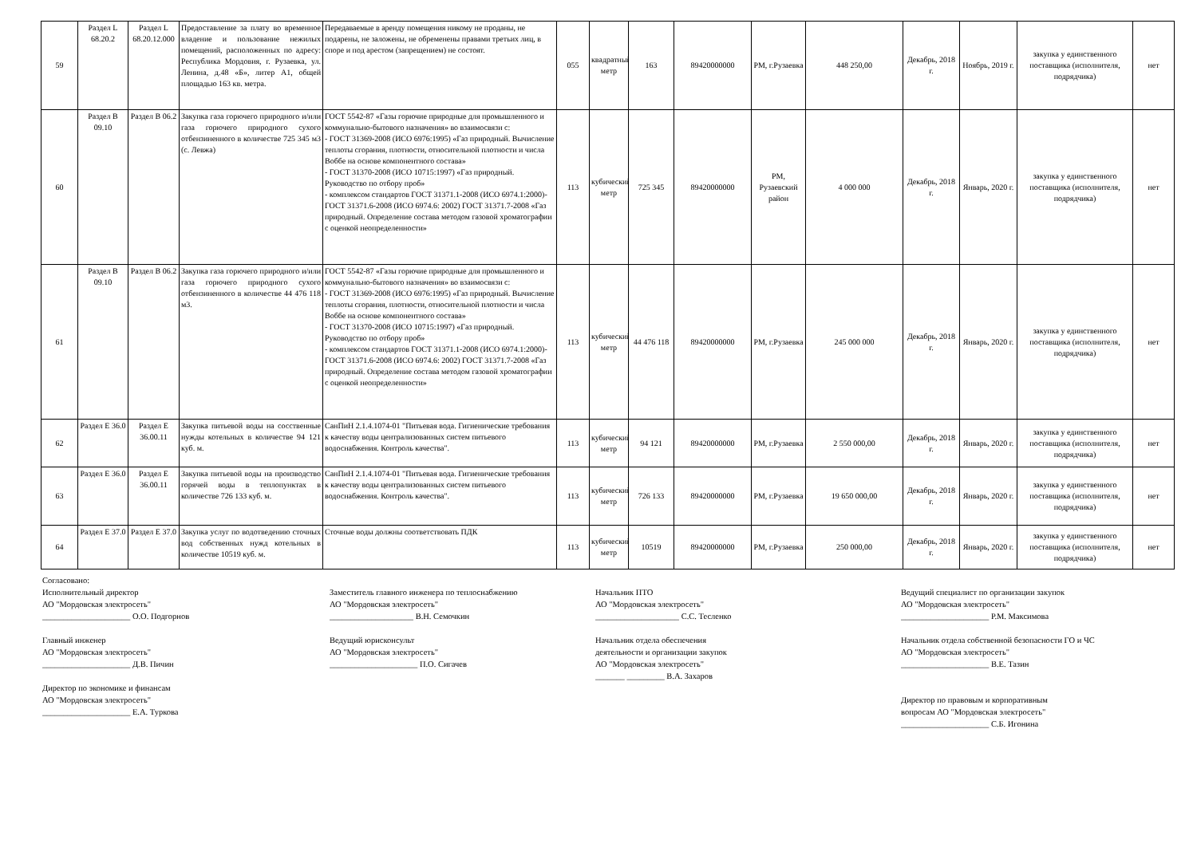| 59 | Раздел L 68.20.2 | Раздел L 68.20.12.000 | Предоставление за плату во временное владение и пользование нежилых помещений, расположенных по адресу: Республика Мордовия, г. Рузаевка, ул. Ленина, д.48 «Б», литер А1, общей площадью 163 кв. метра. | Передаваемые в аренду помещения никому не проданы, не подарены, не заложены, не обременены правами третьих лиц, в споре и под арестом (запрещением) не состоят. | 055 | квадратный метр | 163 | 89420000000 | РМ, г.Рузаевка | 448 250,00 | Декабрь, 2018 г. | Ноябрь, 2019 г. | закупка у единственного поставщика (исполнителя, подрядчика) | нет |
| 60 | Раздел В 09.10 | Раздел В 06.2 | Закупка газа горючего природного и/или газа горючего природного сухого отбензиненного в количестве 725 345 м3 (с. Левжа) | ГОСТ 5542-87 «Газы горючие природные для промышленного и коммунально-бытового назначения» во взаимосвязи с: - ГОСТ 31369-2008 (ИСО 6976:1995) «Газ природный. Вычисление теплоты сгорания, плотности, относительной плотности и числа Воббе на основе компонентного состава» - ГОСТ 31370-2008 (ИСО 10715:1997) «Газ природный. Руководство по отбору проб» - комплексом стандартов ГОСТ 31371.1-2008 (ИСО 6974.1:2000)-ГОСТ 31371.6-2008 (ИСО 6974.6: 2002) ГОСТ 31371.7-2008 «Газ природный. Определение состава методом газовой хроматографии с оценкой неопределенности» | 113 | кубический метр | 725 345 | 89420000000 | РМ, Рузаевский район | 4 000 000 | Декабрь, 2018 г. | Январь, 2020 г. | закупка у единственного поставщика (исполнителя, подрядчика) | нет |
| 61 | Раздел В 09.10 | Раздел В 06.2 | Закупка газа горючего природного и/или газа горючего природного сухого отбензиненного в количестве 44 476 118 м3. | ГОСТ 5542-87 «Газы горючие природные для промышленного и коммунально-бытового назначения» во взаимосвязи с: - ГОСТ 31369-2008 (ИСО 6976:1995) «Газ природный. Вычисление теплоты сгорания, плотности, относительной плотности и числа Воббе на основе компонентного состава» - ГОСТ 31370-2008 (ИСО 10715:1997) «Газ природный. Руководство по отбору проб» - комплексом стандартов ГОСТ 31371.1-2008 (ИСО 6974.1:2000)-ГОСТ 31371.6-2008 (ИСО 6974.6: 2002) ГОСТ 31371.7-2008 «Газ природный. Определение состава методом газовой хроматографии с оценкой неопределенности» | 113 | кубический метр | 44 476 118 | 89420000000 | РМ, г.Рузаевка | 245 000 000 | Декабрь, 2018 г. | Январь, 2020 г. | закупка у единственного поставщика (исполнителя, подрядчика) | нет |
| 62 | Раздел Е 36.0 | Раздел Е 36.00.11 | Закупка питьевой воды на сосственные нужды котельных в количестве 94 121 куб. м. | СанПиН 2.1.4.1074-01 "Питьевая вода. Гигиенические требования к качеству воды централизованных систем питьевого водоснабжения. Контроль качества". | 113 | кубический метр | 94 121 | 89420000000 | РМ, г.Рузаевка | 2 550 000,00 | Декабрь, 2018 г. | Январь, 2020 г. | закупка у единственного поставщика (исполнителя, подрядчика) | нет |
| 63 | Раздел Е 36.0 | Раздел Е 36.00.11 | Закупка питьевой воды на производство горячей воды в теплопунктах в количестве 726 133 куб. м. | СанПиН 2.1.4.1074-01 "Питьевая вода. Гигиенические требования к качеству воды централизованных систем питьевого водоснабжения. Контроль качества". | 113 | кубический метр | 726 133 | 89420000000 | РМ, г.Рузаевка | 19 650 000,00 | Декабрь, 2018 г. | Январь, 2020 г. | закупка у единственного поставщика (исполнителя, подрядчика) | нет |
| 64 | Раздел Е 37.0 | Раздел Е 37.0 | Закупка услуг по водотведению сточных вод собственных нужд котельных в количестве 10519 куб. м. | Сточные воды должны соответствовать ПДК | 113 | кубический метр | 10519 | 89420000000 | РМ, г.Рузаевка | 250 000,00 | Декабрь, 2018 г. | Январь, 2020 г. | закупка у единственного поставщика (исполнителя, подрядчика) | нет |
Согласовано:
Исполнительный директор
АО "Мордовская электросеть"
_____________________ О.О. Подгорнов
Главный инженер
АО "Мордовская электросеть"
_____________________ Д.В. Пичин
Директор по экономике и финансам
АО "Мордовская электросеть"
_____________________ Е.А. Туркова
Заместитель главного инженера по теплоснабжению
АО "Мордовская электросеть"
____________________ В.Н. Семочкин
Ведущий юрисконсульт
АО "Мордовская электросеть"
_____________________ П.О. Сигачев
Начальник ПТО
АО "Мордовская электросеть"
____________________ С.С. Тесленко
Начальник отдела обеспечения
деятельности и организации закупок
АО "Мордовская электросеть"
_______ _________ В.А. Захаров
Ведущий специалист по организации закупок
АО "Мордовская электросеть"
_____________________ Р.М. Максимова
Начальник отдела собственной безопасности ГО и ЧС
АО "Мордовская электросеть"
_____________________ В.Е. Тазин
Директор по правовым и корпоративным
вопросам АО "Мордовская электросеть"
_____________________ С.Б. Игонина